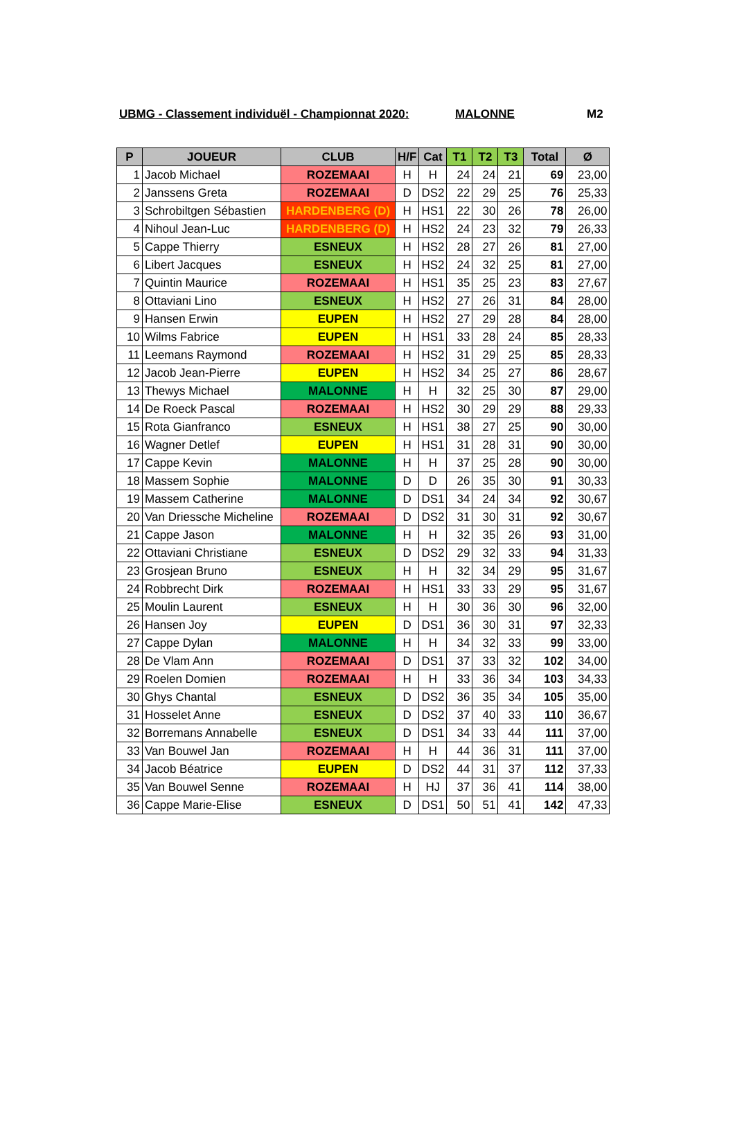UBMG - Classement individuël - Championnat 2020: MALONNE M2
| P | JOUEUR | CLUB | H/F | Cat | T1 | T2 | T3 | Total | Ø |
| --- | --- | --- | --- | --- | --- | --- | --- | --- | --- |
| 1 | Jacob Michael | ROZEMAAI | H | H | 24 | 24 | 21 | 69 | 23,00 |
| 2 | Janssens Greta | ROZEMAAI | D | DS2 | 22 | 29 | 25 | 76 | 25,33 |
| 3 | Schrobiltgen Sébastien | HARDENBERG (D) | H | HS1 | 22 | 30 | 26 | 78 | 26,00 |
| 4 | Nihoul Jean-Luc | HARDENBERG (D) | H | HS2 | 24 | 23 | 32 | 79 | 26,33 |
| 5 | Cappe Thierry | ESNEUX | H | HS2 | 28 | 27 | 26 | 81 | 27,00 |
| 6 | Libert Jacques | ESNEUX | H | HS2 | 24 | 32 | 25 | 81 | 27,00 |
| 7 | Quintin Maurice | ROZEMAAI | H | HS1 | 35 | 25 | 23 | 83 | 27,67 |
| 8 | Ottaviani Lino | ESNEUX | H | HS2 | 27 | 26 | 31 | 84 | 28,00 |
| 9 | Hansen Erwin | EUPEN | H | HS2 | 27 | 29 | 28 | 84 | 28,00 |
| 10 | Wilms Fabrice | EUPEN | H | HS1 | 33 | 28 | 24 | 85 | 28,33 |
| 11 | Leemans Raymond | ROZEMAAI | H | HS2 | 31 | 29 | 25 | 85 | 28,33 |
| 12 | Jacob Jean-Pierre | EUPEN | H | HS2 | 34 | 25 | 27 | 86 | 28,67 |
| 13 | Thewys Michael | MALONNE | H | H | 32 | 25 | 30 | 87 | 29,00 |
| 14 | De Roeck Pascal | ROZEMAAI | H | HS2 | 30 | 29 | 29 | 88 | 29,33 |
| 15 | Rota Gianfranco | ESNEUX | H | HS1 | 38 | 27 | 25 | 90 | 30,00 |
| 16 | Wagner Detlef | EUPEN | H | HS1 | 31 | 28 | 31 | 90 | 30,00 |
| 17 | Cappe Kevin | MALONNE | H | H | 37 | 25 | 28 | 90 | 30,00 |
| 18 | Massem Sophie | MALONNE | D | D | 26 | 35 | 30 | 91 | 30,33 |
| 19 | Massem Catherine | MALONNE | D | DS1 | 34 | 24 | 34 | 92 | 30,67 |
| 20 | Van Driessche Micheline | ROZEMAAI | D | DS2 | 31 | 30 | 31 | 92 | 30,67 |
| 21 | Cappe Jason | MALONNE | H | H | 32 | 35 | 26 | 93 | 31,00 |
| 22 | Ottaviani Christiane | ESNEUX | D | DS2 | 29 | 32 | 33 | 94 | 31,33 |
| 23 | Grosjean Bruno | ESNEUX | H | H | 32 | 34 | 29 | 95 | 31,67 |
| 24 | Robbrecht Dirk | ROZEMAAI | H | HS1 | 33 | 33 | 29 | 95 | 31,67 |
| 25 | Moulin Laurent | ESNEUX | H | H | 30 | 36 | 30 | 96 | 32,00 |
| 26 | Hansen Joy | EUPEN | D | DS1 | 36 | 30 | 31 | 97 | 32,33 |
| 27 | Cappe Dylan | MALONNE | H | H | 34 | 32 | 33 | 99 | 33,00 |
| 28 | De Vlam Ann | ROZEMAAI | D | DS1 | 37 | 33 | 32 | 102 | 34,00 |
| 29 | Roelen Domien | ROZEMAAI | H | H | 33 | 36 | 34 | 103 | 34,33 |
| 30 | Ghys Chantal | ESNEUX | D | DS2 | 36 | 35 | 34 | 105 | 35,00 |
| 31 | Hosselet Anne | ESNEUX | D | DS2 | 37 | 40 | 33 | 110 | 36,67 |
| 32 | Borremans Annabelle | ESNEUX | D | DS1 | 34 | 33 | 44 | 111 | 37,00 |
| 33 | Van Bouwel Jan | ROZEMAAI | H | H | 44 | 36 | 31 | 111 | 37,00 |
| 34 | Jacob Béatrice | EUPEN | D | DS2 | 44 | 31 | 37 | 112 | 37,33 |
| 35 | Van Bouwel Senne | ROZEMAAI | H | HJ | 37 | 36 | 41 | 114 | 38,00 |
| 36 | Cappe Marie-Elise | ESNEUX | D | DS1 | 50 | 51 | 41 | 142 | 47,33 |